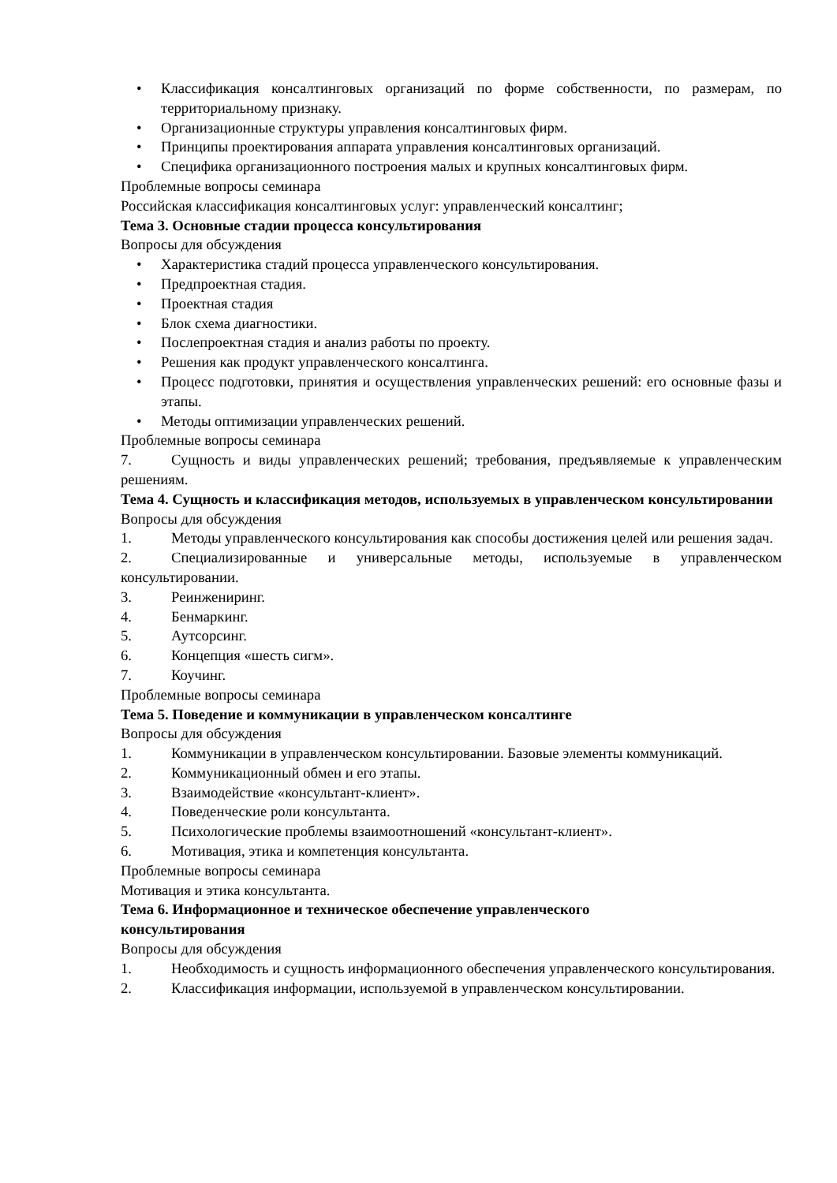• Классификация консалтинговых организаций по форме собственности, по размерам, по территориальному признаку.
• Организационные структуры управления консалтинговых фирм.
• Принципы проектирования аппарата управления консалтинговых организаций.
• Специфика организационного построения малых и крупных консалтинговых фирм.
Проблемные вопросы семинара
Российская классификация консалтинговых услуг: управленческий консалтинг;
Тема 3. Основные стадии процесса консультирования
Вопросы для обсуждения
• Характеристика стадий процесса управленческого консультирования.
• Предпроектная стадия.
• Проектная стадия
• Блок схема диагностики.
• Послепроектная стадия и анализ работы по проекту.
• Решения как продукт управленческого консалтинга.
• Процесс подготовки, принятия и осуществления управленческих решений: его основные фазы и этапы.
• Методы оптимизации управленческих решений.
Проблемные вопросы семинара
7. Сущность и виды управленческих решений; требования, предъявляемые к управленческим решениям.
Тема 4. Сущность и классификация методов, используемых в управленческом консультировании
Вопросы для обсуждения
1. Методы управленческого консультирования как способы достижения целей или решения задач.
2. Специализированные и универсальные методы, используемые в управленческом консультировании.
3. Реинжениринг.
4. Бенмаркинг.
5. Аутсорсинг.
6. Концепция «шесть сигм».
7. Коучинг.
Проблемные вопросы семинара
Тема 5. Поведение и коммуникации в управленческом консалтинге
Вопросы для обсуждения
1. Коммуникации в управленческом консультировании. Базовые элементы коммуникаций.
2. Коммуникационный обмен и его этапы.
3. Взаимодействие «консультант-клиент».
4. Поведенческие роли консультанта.
5. Психологические проблемы взаимоотношений «консультант-клиент».
6. Мотивация, этика и компетенция консультанта.
Проблемные вопросы семинара
Мотивация и этика консультанта.
Тема 6. Информационное и техническое обеспечение управленческого
консультирования
Вопросы для обсуждения
1. Необходимость и сущность информационного обеспечения управленческого консультирования.
2. Классификация информации, используемой в управленческом консультировании.